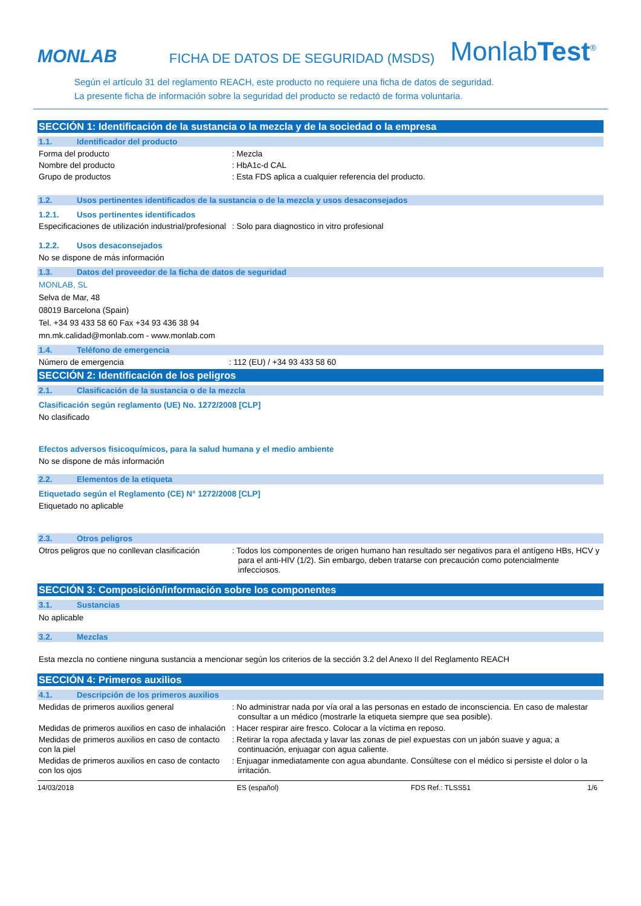MONLAB
FICHA DE DATOS DE SEGURIDAD (MSDS)
MonlabTest<sup>®</sup>
Según el artículo 31 del reglamento REACH, este producto no requiere una ficha de datos de seguridad.
La presente ficha de información sobre la seguridad del producto se redactó de forma voluntaria.
SECCIÓN 1: Identificación de la sustancia o la mezcla y de la sociedad o la empresa
1.1. Identificador del producto
Forma del producto : Mezcla
Nombre del producto : HbA1c-d CAL
Grupo de productos : Esta FDS aplica a cualquier referencia del producto.
1.2. Usos pertinentes identificados de la sustancia o de la mezcla y usos desaconsejados
1.2.1. Usos pertinentes identificados
Especificaciones de utilización industrial/profesional
: Solo para diagnostico in vitro profesional
1.2.2. Usos desaconsejados
No se dispone de más información
1.3. Datos del proveedor de la ficha de datos de seguridad
MONLAB, SL
Selva de Mar, 48
08019 Barcelona (Spain)
Tel. +34 93 433 58 60 Fax +34 93 436 38 94
mn.mk.calidad@monlab.com - www.monlab.com
1.4. Teléfono de emergencia
Número de emergencia : 112 (EU) / +34 93 433 58 60
SECCIÓN 2: Identificación de los peligros
2.1. Clasificación de la sustancia o de la mezcla
Clasificación según reglamento (UE) No. 1272/2008 [CLP]
No clasificado
Efectos adversos fisicoquímicos, para la salud humana y el medio ambiente
No se dispone de más información
2.2. Elementos de la etiqueta
Etiquetado según el Reglamento (CE) N° 1272/2008 [CLP]
Etiquetado no aplicable
2.3. Otros peligros
Otros peligros que no conllevan clasificación
: Todos los componentes de origen humano han resultado ser negativos para el antígeno HBs, HCV y para el anti-HIV (1/2). Sin embargo, deben tratarse con precaución como potencialmente infecciosos.
SECCIÓN 3: Composición/información sobre los componentes
3.1. Sustancias
No aplicable
3.2. Mezclas
Esta mezcla no contiene ninguna sustancia a mencionar según los criterios de la sección 3.2 del Anexo II del Reglamento REACH
SECCIÓN 4: Primeros auxilios
4.1. Descripción de los primeros auxilios
Medidas de primeros auxilios general : No administrar nada por vía oral a las personas en estado de inconsciencia. En caso de malestar consultar a un médico (mostrarle la etiqueta siempre que sea posible).
Medidas de primeros auxilios en caso de inhalación
: Hacer respirar aire fresco. Colocar a la víctima en reposo.
Medidas de primeros auxilios en caso de contacto con la piel
: Retirar la ropa afectada y lavar las zonas de piel expuestas con un jabón suave y agua; a continuación, enjuagar con agua caliente.
Medidas de primeros auxilios en caso de contacto con los ojos
: Enjuagar inmediatamente con agua abundante. Consúltese con el médico si persiste el dolor o la irritación.
14/03/2018 ES (español) FDS Ref.: TLSS51 1/6